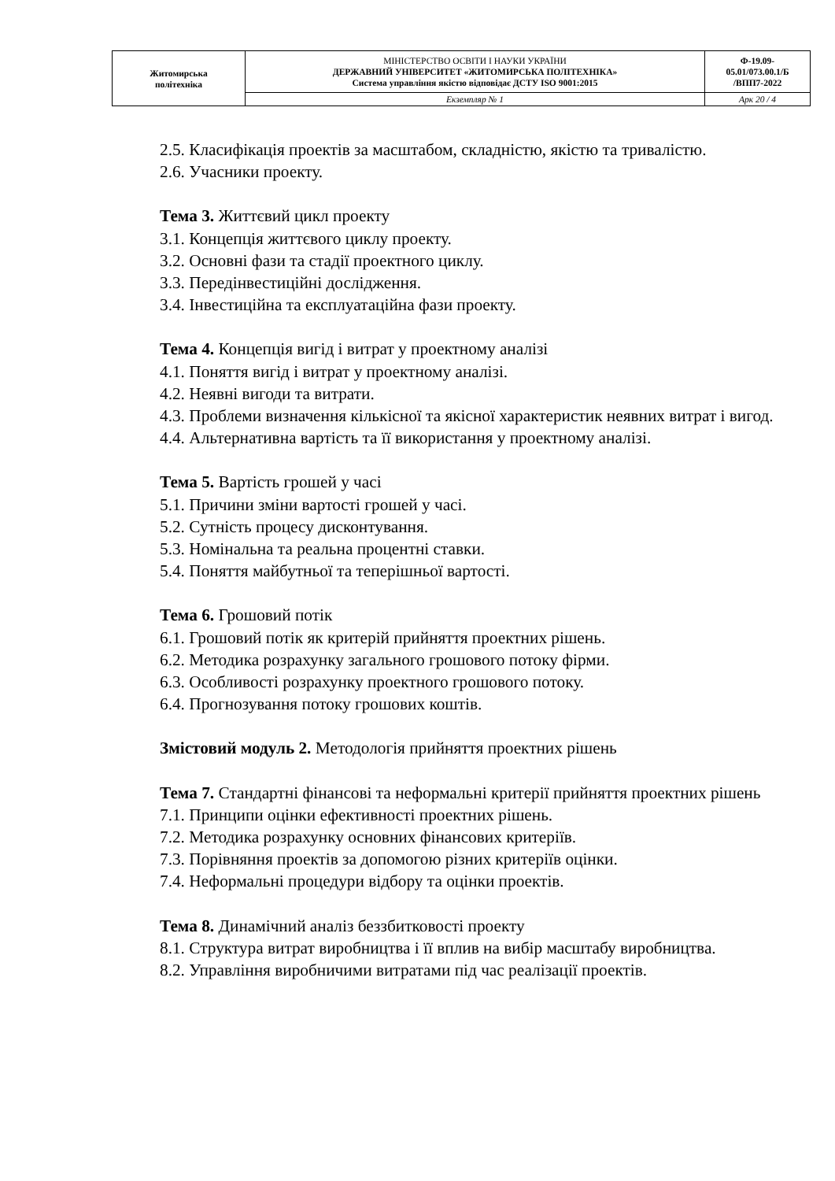| Житомирська політехніка | МІНІСТЕРСТВО ОСВІТИ І НАУКИ УКРАЇНИ ДЕРЖАВНИЙ УНІВЕРСИТЕТ «ЖИТОМИРСЬКА ПОЛІТЕХНІКА» Система управління якістю відповідає ДСТУ ISO 9001:2015 | Ф-19.09- 05.01/073.00.1/Б /ВПП7-2022 |
| | Екземпляр № 1 | Арк 20 / 4 |
2.5. Класифікація проектів за масштабом, складністю, якістю та тривалістю.
2.6. Учасники проекту.
Тема 3. Життєвий цикл проекту
3.1. Концепція життєвого циклу проекту.
3.2. Основні фази та стадії проектного циклу.
3.3. Передінвестиційні дослідження.
3.4. Інвестиційна та експлуатаційна фази проекту.
Тема 4. Концепція вигід і витрат у проектному аналізі
4.1. Поняття вигід і витрат у проектному аналізі.
4.2. Неявні вигоди та витрати.
4.3. Проблеми визначення кількісної та якісної характеристик неявних витрат і вигод.
4.4. Альтернативна вартість та її використання у проектному аналізі.
Тема 5. Вартість грошей у часі
5.1. Причини зміни вартості грошей у часі.
5.2. Сутність процесу дисконтування.
5.3. Номінальна та реальна процентні ставки.
5.4. Поняття майбутньої та теперішньої вартості.
Тема 6. Грошовий потік
6.1. Грошовий потік як критерій прийняття проектних рішень.
6.2. Методика розрахунку загального грошового потоку фірми.
6.3. Особливості розрахунку проектного грошового потоку.
6.4. Прогнозування потоку грошових коштів.
Змістовий модуль 2. Методологія прийняття проектних рішень
Тема 7. Стандартні фінансові та неформальні критерії прийняття проектних рішень
7.1. Принципи оцінки ефективності проектних рішень.
7.2. Методика розрахунку основних фінансових критеріїв.
7.3. Порівняння проектів за допомогою різних критеріїв оцінки.
7.4. Неформальні процедури відбору та оцінки проектів.
Тема 8. Динамічний аналіз беззбитковості проекту
8.1. Структура витрат виробництва і її вплив на вибір масштабу виробництва.
8.2. Управління виробничими витратами під час реалізації проектів.